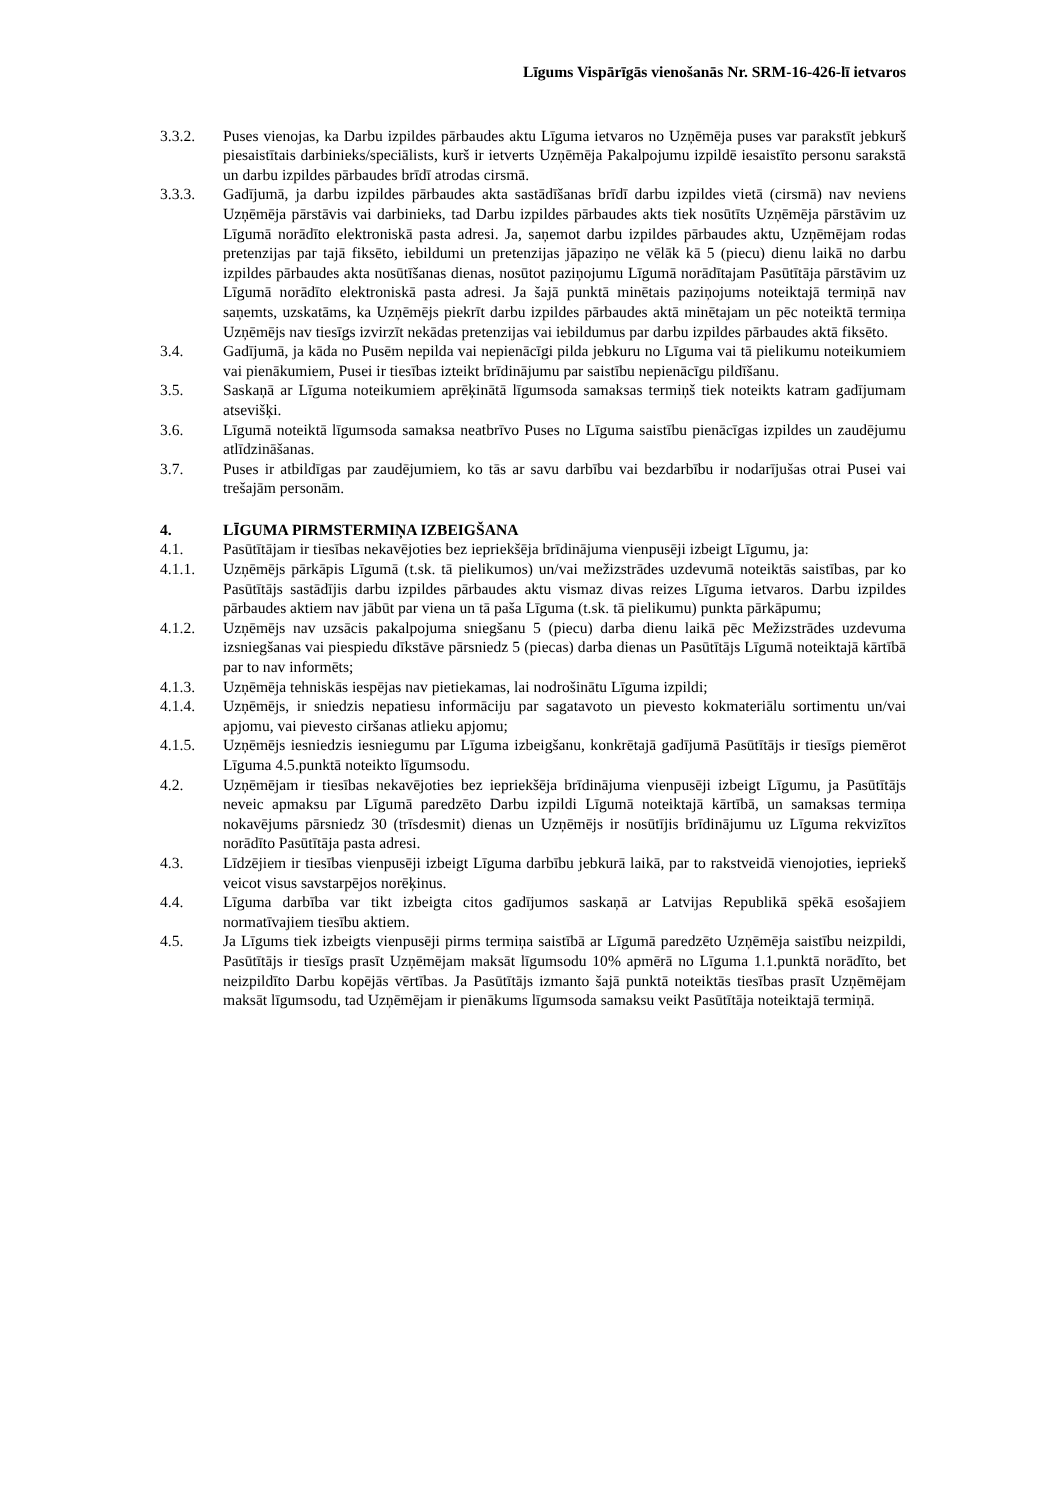Līgums Vispārīgās vienošanās Nr. SRM-16-426-lī ietvaros
3.3.2. Puses vienojas, ka Darbu izpildes pārbaudes aktu Līguma ietvaros no Uzņēmēja puses var parakstīt jebkurš piesaistītais darbinieks/speciālists, kurš ir ietverts Uzņēmēja Pakalpojumu izpildē iesaistīto personu sarakstā un darbu izpildes pārbaudes brīdī atrodas cirsmā.
3.3.3. Gadījumā, ja darbu izpildes pārbaudes akta sastādīšanas brīdī darbu izpildes vietā (cirsmā) nav neviens Uzņēmēja pārstāvis vai darbinieks, tad Darbu izpildes pārbaudes akts tiek nosūtīts Uzņēmēja pārstāvim uz Līgumā norādīto elektroniskā pasta adresi. Ja, saņemot darbu izpildes pārbaudes aktu, Uzņēmējam rodas pretenzijas par tajā fiksēto, iebildumi un pretenzijas jāpaziņo ne vēlāk kā 5 (piecu) dienu laikā no darbu izpildes pārbaudes akta nosūtīšanas dienas, nosūtot paziņojumu Līgumā norādītajam Pasūtītāja pārstāvim uz Līgumā norādīto elektroniskā pasta adresi. Ja šajā punktā minētais paziņojums noteiktajā termiņā nav saņemts, uzskatāms, ka Uzņēmējs piekrīt darbu izpildes pārbaudes aktā minētajam un pēc noteiktā termiņa Uzņēmējs nav tiesīgs izvirzīt nekādas pretenzijas vai iebildumus par darbu izpildes pārbaudes aktā fiksēto.
3.4. Gadījumā, ja kāda no Pusēm nepilda vai nepienācīgi pilda jebkuru no Līguma vai tā pielikumu noteikumiem vai pienākumiem, Pusei ir tiesības izteikt brīdinājumu par saistību nepienācīgu pildīšanu.
3.5. Saskaņā ar Līguma noteikumiem aprēķinātā līgumsoda samaksas termiņš tiek noteikts katram gadījumam atsevišķi.
3.6. Līgumā noteiktā līgumsoda samaksa neatbrīvo Puses no Līguma saistību pienācīgas izpildes un zaudējumu atlīdzināšanas.
3.7. Puses ir atbildīgas par zaudējumiem, ko tās ar savu darbību vai bezdarbību ir nodarījušas otrai Pusei vai trešajām personām.
4. LĪGUMA PIRMSTERMIŅA IZBEIGŠANA
4.1. Pasūtītājam ir tiesības nekavējoties bez iepriekšēja brīdinājuma vienpusēji izbeigt Līgumu, ja:
4.1.1. Uzņēmējs pārkāpis Līgumā (t.sk. tā pielikumos) un/vai mežizstrādes uzdevumā noteiktās saistības, par ko Pasūtītājs sastādījis darbu izpildes pārbaudes aktu vismaz divas reizes Līguma ietvaros. Darbu izpildes pārbaudes aktiem nav jābūt par viena un tā paša Līguma (t.sk. tā pielikumu) punkta pārkāpumu;
4.1.2. Uzņēmējs nav uzsācis pakalpojuma sniegšanu 5 (piecu) darba dienu laikā pēc Mežizstrādes uzdevuma izsniegšanas vai piespiedu dīkstāve pārsniedz 5 (piecas) darba dienas un Pasūtītājs Līgumā noteiktajā kārtībā par to nav informēts;
4.1.3. Uzņēmēja tehniskās iespējas nav pietiekamas, lai nodrošinātu Līguma izpildi;
4.1.4. Uzņēmējs, ir sniedzis nepatiesu informāciju par sagatavoto un pievesto kokmateriālu sortimentu un/vai apjomu, vai pievesto ciršanas atlieku apjomu;
4.1.5. Uzņēmējs iesniedzis iesniegumu par Līguma izbeigšanu, konkrētajā gadījumā Pasūtītājs ir tiesīgs piemērot Līguma 4.5.punktā noteikto līgumsodu.
4.2. Uzņēmējam ir tiesības nekavējoties bez iepriekšēja brīdinājuma vienpusēji izbeigt Līgumu, ja Pasūtītājs neveic apmaksu par Līgumā paredzēto Darbu izpildi Līgumā noteiktajā kārtībā, un samaksas termiņa nokavējums pārsniedz 30 (trīsdesmit) dienas un Uzņēmējs ir nosūtījis brīdinājumu uz Līguma rekvizītos norādīto Pasūtītāja pasta adresi.
4.3. Līdzējiem ir tiesības vienpusēji izbeigt Līguma darbību jebkurā laikā, par to rakstveidā vienojoties, iepriekš veicot visus savstarpējos norēķinus.
4.4. Līguma darbība var tikt izbeigta citos gadījumos saskaņā ar Latvijas Republikā spēkā esošajiem normatīvajiem tiesību aktiem.
4.5. Ja Līgums tiek izbeigts vienpusēji pirms termiņa saistībā ar Līgumā paredzēto Uzņēmēja saistību neizpildi, Pasūtītājs ir tiesīgs prasīt Uzņēmējam maksāt līgumsodu 10% apmērā no Līguma 1.1.punktā norādīto, bet neizpildīto Darbu kopējās vērtības. Ja Pasūtītājs izmanto šajā punktā noteiktās tiesības prasīt Uzņēmējam maksāt līgumsodu, tad Uzņēmējam ir pienākums līgumsoda samaksu veikt Pasūtītāja noteiktajā termiņā.